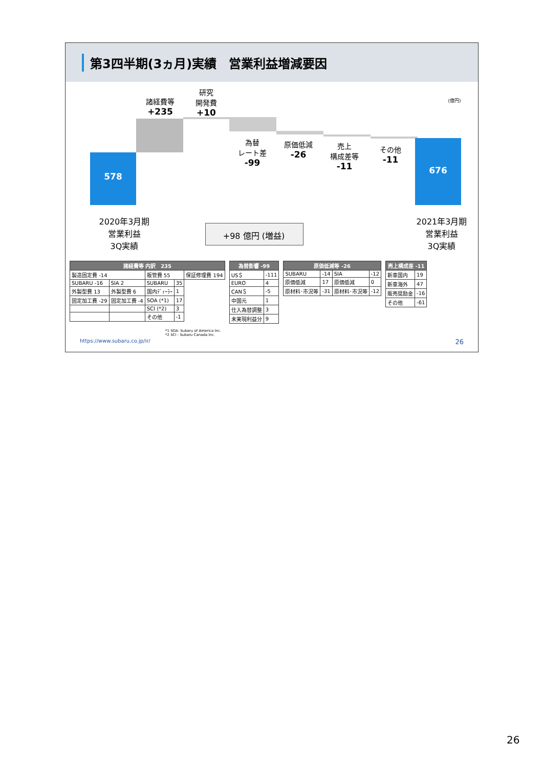第3四半期(3ヵ月)実績　営業利益増減要因
578
676
諸経費等
+235
研究
開発費
+10
為替
レート差
-99
原価低減
-26
売上
構成差等
-11
その他
-11
(億円)
2020年3月期
営業利益
3Q実績
2021年3月期
営業利益
3Q実績
+98 億円 (増益)
| 諸経費等 内訳 235 | | | | |
| --- | --- | --- | --- | --- |
| 製造固定費 -14 | | 販管費 55 | | 保証修理費 194 |
| SUBARU -16 | SIA 2 | SUBARU | 35 | |
| 外製型費 13 | 外製型費 6 | 国内ﾃﾞｨｰﾗｰ | 1 | |
| 固定加工費 -29 | 固定加工費 -4 | SOA (*1) | 17 | |
| | | SCI (*2) | 3 | |
| | | その他 | -1 | |
| 為替影響 -99 | |
| --- | --- |
| US＄ | -111 |
| EURO | 4 |
| CAN＄ | -5 |
| 中国元 | 1 |
| 仕入為替調整 | 3 |
| 未実現利益分 | 9 |
| 原価低減等 -26 | | | |
| --- | --- | --- | --- |
| SUBARU | -14 | SIA | -12 |
| 原価低減 | 17 | 原価低減 | 0 |
| 原材料･市況等 | -31 | 原材料･市況等 | -12 |
| 売上構成差 -11 | |
| --- | --- |
| 新車国内 | 19 |
| 新車海外 | 47 |
| 販売奨励金 | -16 |
| その他 | -61 |
*1 SOA: Subaru of America Inc.
*2 SCI : Subaru Canada Inc.
https://www.subaru.co.jp/ir/ 26
26